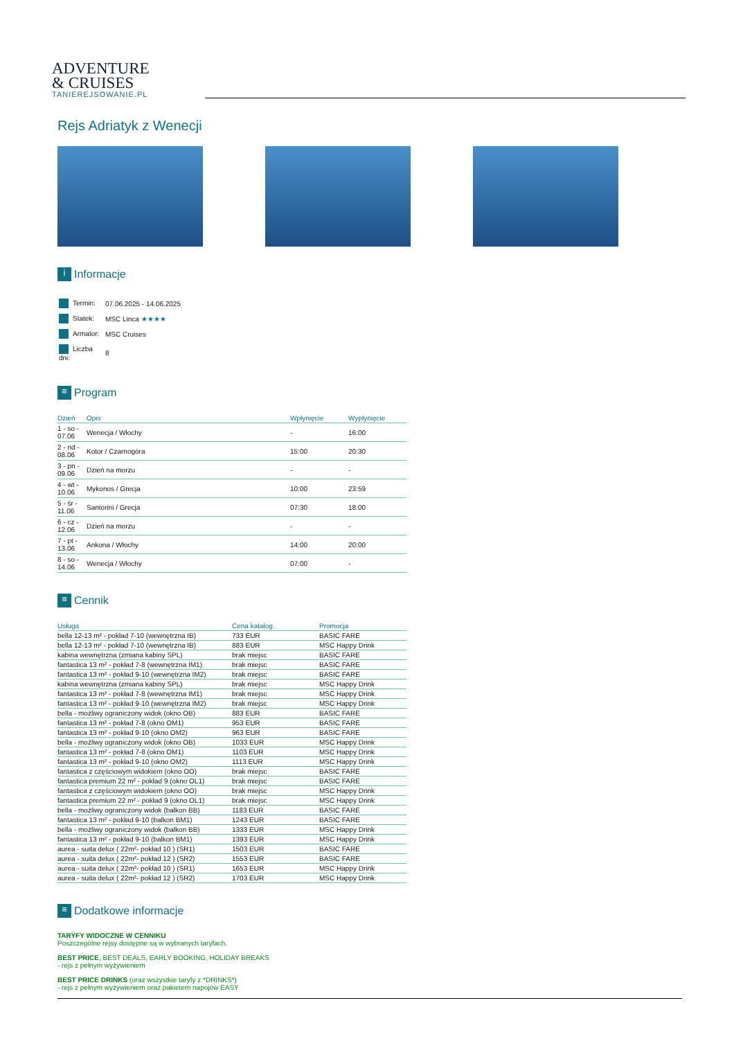ADVENTURE
& CRUISES
TANIEREJSOWANIE.PL
Rejs Adriatyk z Wenecji
i Informacje
| Termin: | 07.06.2025 - 14.06.2025 |
| Statek: | MSC Lirica ★★★★ |
| Armator: | MSC Cruises |
| Liczba dni: | 8 |
≡ Program
| Dzień | Opis | Wpłynięcie | Wypłynięcie |
| --- | --- | --- | --- |
| 1 - so - 07.06 | Wenecja / Włochy | - | 16:00 |
| 2 - nd - 08.06 | Kotor / Czarnogóra | 15:00 | 20:30 |
| 3 - pn - 09.06 | Dzień na morzu | - | - |
| 4 - wt - 10.06 | Mykonos / Grecja | 10:00 | 23:59 |
| 5 - śr - 11.06 | Santorini / Grecja | 07:30 | 18:00 |
| 6 - cz - 12.06 | Dzień na morzu | - | - |
| 7 - pt - 13.06 | Ankona / Włochy | 14:00 | 20:00 |
| 8 - so - 14.06 | Wenecja / Włochy | 07:00 | - |
≡ Cennik
| Usługa | Cena katalog. | Promocja |
| --- | --- | --- |
| bella 12-13 m² - pokład 7-10 (wewnętrzna IB) | 733 EUR | BASIC FARE |
| bella 12-13 m² - pokład 7-10 (wewnętrzna IB) | 883 EUR | MSC Happy Drink |
| kabina wewnętrzna (zmiana kabiny SPL) | brak miejsc | BASIC FARE |
| fantastica 13 m² - pokład 7-8 (wewnętrzna IM1) | brak miejsc | BASIC FARE |
| fantastica 13 m² - pokład 9-10 (wewnętrzna IM2) | brak miejsc | BASIC FARE |
| kabina wewnętrzna (zmiana kabiny SPL) | brak miejsc | MSC Happy Drink |
| fantastica 13 m² - pokład 7-8 (wewnętrzna IM1) | brak miejsc | MSC Happy Drink |
| fantastica 13 m² - pokład 9-10 (wewnętrzna IM2) | brak miejsc | MSC Happy Drink |
| bella - możliwy ograniczony widok (okno OB) | 883 EUR | BASIC FARE |
| fantastica 13 m² - pokład 7-8 (okno OM1) | 953 EUR | BASIC FARE |
| fantastica 13 m² - pokład 9-10 (okno OM2) | 963 EUR | BASIC FARE |
| bella - możliwy ograniczony widok (okno OB) | 1033 EUR | MSC Happy Drink |
| fantastica 13 m² - pokład 7-8 (okno OM1) | 1103 EUR | MSC Happy Drink |
| fantastica 13 m² - pokład 9-10 (okno OM2) | 1113 EUR | MSC Happy Drink |
| fantastica z częściowym widokiem (okno OO) | brak miejsc | BASIC FARE |
| fantastica premium 22 m² - pokład 9 (okno OL1) | brak miejsc | BASIC FARE |
| fantastica z częściowym widokiem (okno OO) | brak miejsc | MSC Happy Drink |
| fantastica premium 22 m² - pokład 9 (okno OL1) | brak miejsc | MSC Happy Drink |
| bella - możliwy ograniczony widok (balkon BB) | 1183 EUR | BASIC FARE |
| fantastica 13 m² - pokład 9-10 (balkon BM1) | 1243 EUR | BASIC FARE |
| bella - możliwy ograniczony widok (balkon BB) | 1333 EUR | MSC Happy Drink |
| fantastica 13 m² - pokład 9-10 (balkon BM1) | 1393 EUR | MSC Happy Drink |
| aurea - suita delux ( 22m²- pokład 10 ) (SR1) | 1503 EUR | BASIC FARE |
| aurea - suita delux ( 22m²- pokład 12 ) (SR2) | 1553 EUR | BASIC FARE |
| aurea - suita delux ( 22m²- pokład 10 ) (SR1) | 1653 EUR | MSC Happy Drink |
| aurea - suita delux ( 22m²- pokład 12 ) (SR2) | 1703 EUR | MSC Happy Drink |
≡ Dodatkowe informacje
TARYFY WIDOCZNE W CENNIKU
Poszczególne rejsy dostępne są w wybranych taryfach.
BEST PRICE, BEST DEALS, EARLY BOOKING, HOLIDAY BREAKS
- rejs z pełnym wyżywieniem
BEST PRICE DRINKS (oraz wszystkie taryfy z *DRINKS*)
- rejs z pełnym wyżywieniem oraz pakietem napojów EASY